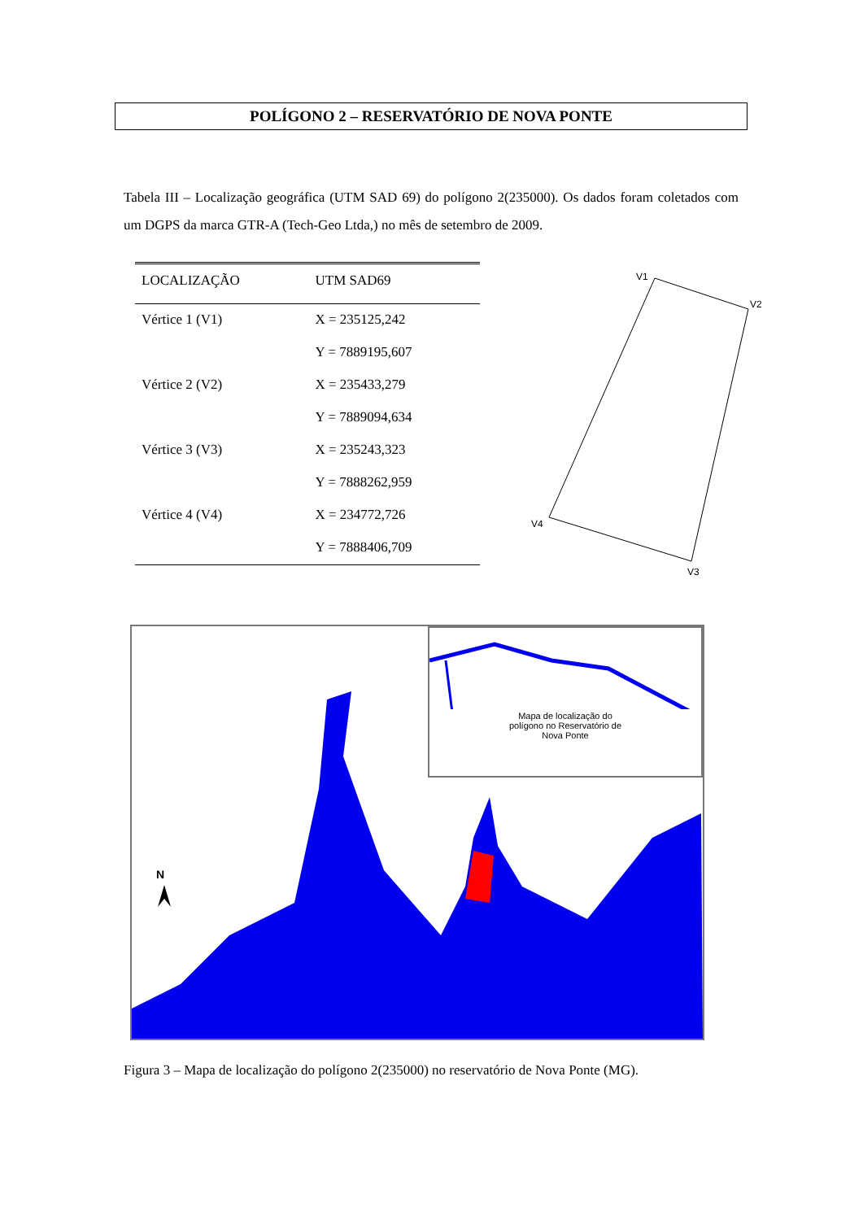POLÍGONO 2 – RESERVATÓRIO DE NOVA PONTE
Tabela III – Localização geográfica (UTM SAD 69) do polígono 2(235000). Os dados foram coletados com um DGPS da marca GTR-A (Tech-Geo Ltda,) no mês de setembro de 2009.
| LOCALIZAÇÃO | UTM SAD69 |
| --- | --- |
| Vértice 1 (V1) | X = 235125,242 |
| | Y = 7889195,607 |
| Vértice 2 (V2) | X = 235433,279 |
| | Y = 7889094,634 |
| Vértice 3 (V3) | X = 235243,323 |
| | Y = 7888262,959 |
| Vértice 4 (V4) | X = 234772,726 |
| | Y = 7888406,709 |
V1
V2
V3
V4
N
Mapa de localização do
polígono no Reservatório de
Nova Ponte
Figura 3 – Mapa de localização do polígono 2(235000) no reservatório de Nova Ponte (MG).